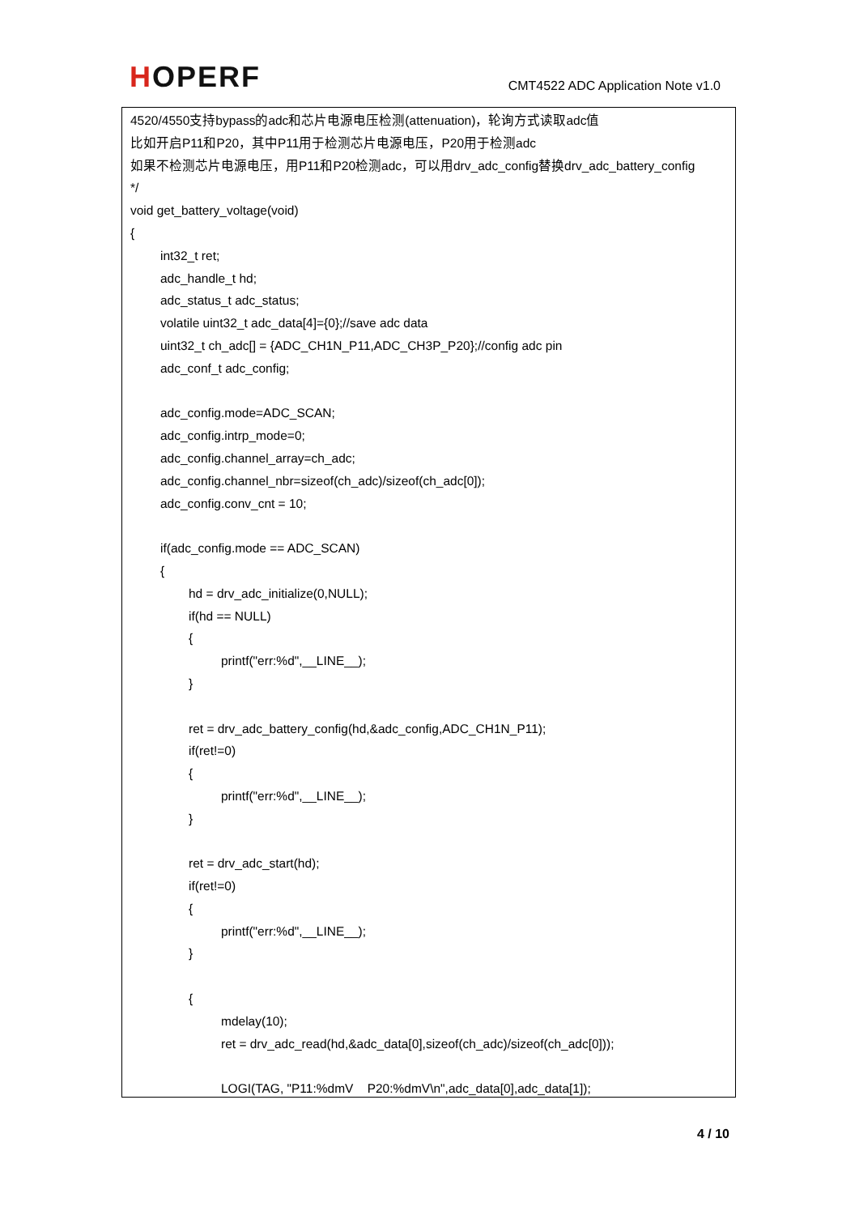HOPERF
CMT4522 ADC Application Note v1.0
4520/4550支持bypass的adc和芯片电源电压检测(attenuation)，轮询方式读取adc值
比如开启P11和P20，其中P11用于检测芯片电源电压，P20用于检测adc
如果不检测芯片电源电压，用P11和P20检测adc，可以用drv_adc_config替换drv_adc_battery_config
*/
void get_battery_voltage(void)
{
int32_t ret;
adc_handle_t hd;
adc_status_t adc_status;
volatile uint32_t adc_data[4]={0};//save adc data
uint32_t ch_adc[] = {ADC_CH1N_P11,ADC_CH3P_P20};//config adc pin
adc_conf_t adc_config;
adc_config.mode=ADC_SCAN;
adc_config.intrp_mode=0;
adc_config.channel_array=ch_adc;
adc_config.channel_nbr=sizeof(ch_adc)/sizeof(ch_adc[0]);
adc_config.conv_cnt = 10;
if(adc_config.mode == ADC_SCAN)
{
hd = drv_adc_initialize(0,NULL);
if(hd == NULL)
{
printf("err:%d",__LINE__);
}
ret = drv_adc_battery_config(hd,&adc_config,ADC_CH1N_P11);
if(ret!=0)
{
printf("err:%d",__LINE__);
}
ret = drv_adc_start(hd);
if(ret!=0)
{
printf("err:%d",__LINE__);
}
{
mdelay(10);
ret = drv_adc_read(hd,&adc_data[0],sizeof(ch_adc)/sizeof(ch_adc[0]));
LOGI(TAG, "P11:%dmV P20:%dmV\n",adc_data[0],adc_data[1]);
4 / 10